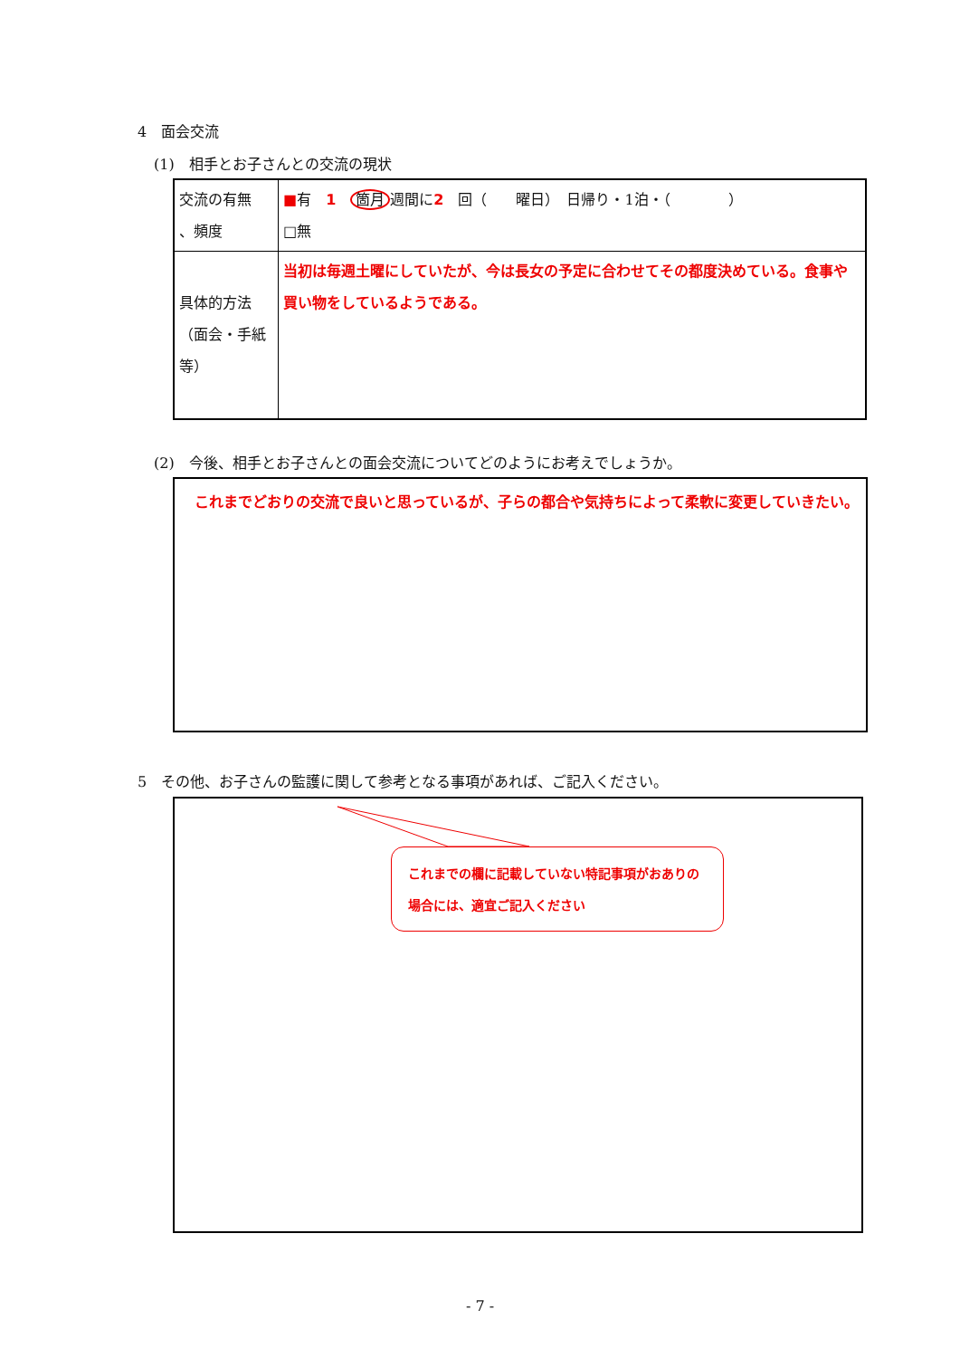4　面会交流
(1)　相手とお子さんとの交流の現状
| 交流の有無 、頻度 | ■ 有 1 箇月 週間に 2 回（ 曜日） 日帰り・1泊・（ ） □無 |
| 具体的方法 （面会・手紙 等） | 当初は毎週土曜にしていたが、今は長女の予定に合わせてその都度決めている。食事や買い物をしているようである。 |
(2)　今後、相手とお子さんとの面会交流についてどのようにお考えでしょうか。
　これまでどおりの交流で良いと思っているが、子らの都合や気持ちによって柔軟に変更していきたい。
5　その他、お子さんの監護に関して参考となる事項があれば、ご記入ください。
これまでの欄に記載していない特記事項がおありの場合には、適宜ご記入ください
- 7 -